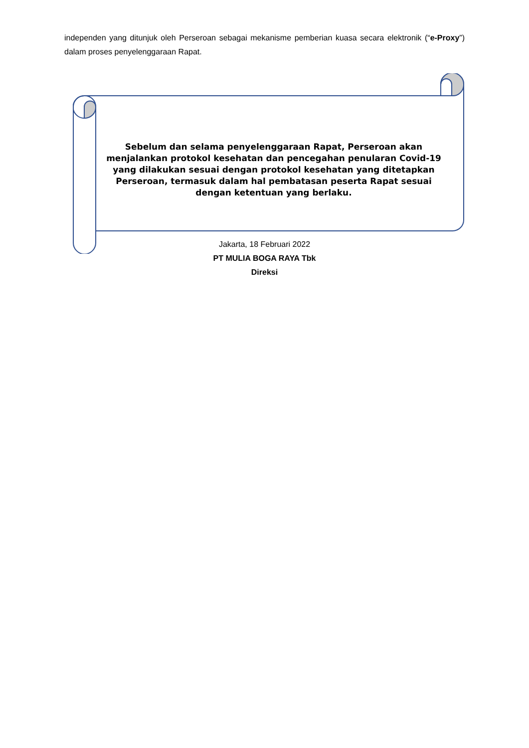independen yang ditunjuk oleh Perseroan sebagai mekanisme pemberian kuasa secara elektronik (“e-Proxy”) dalam proses penyelenggaraan Rapat.
Sebelum dan selama penyelenggaraan Rapat, Perseroan akan menjalankan protokol kesehatan dan pencegahan penularan Covid-19 yang dilakukan sesuai dengan protokol kesehatan yang ditetapkan Perseroan, termasuk dalam hal pembatasan peserta Rapat sesuai dengan ketentuan yang berlaku.
Jakarta, 18 Februari 2022
PT MULIA BOGA RAYA Tbk
Direksi